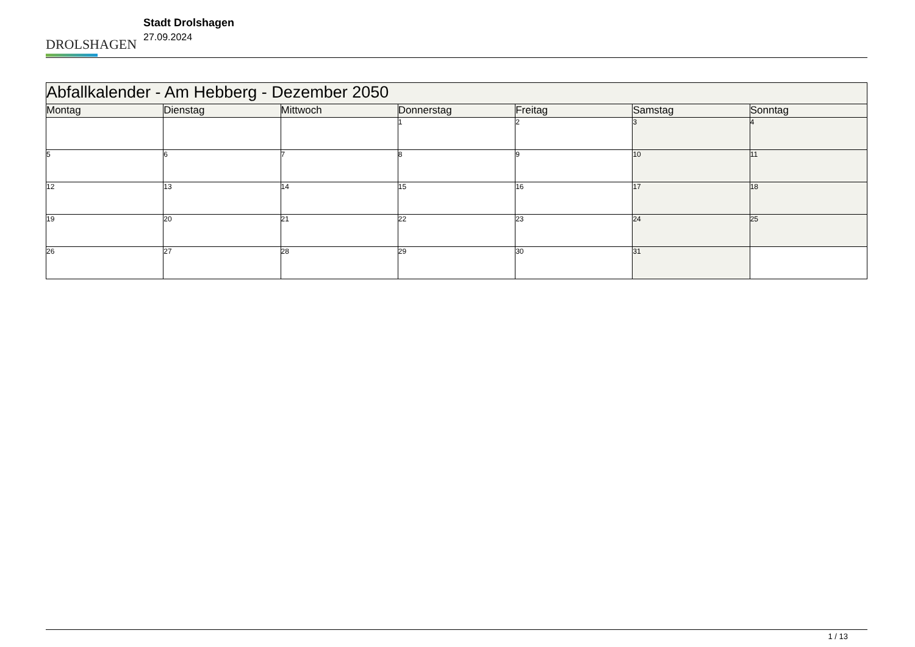DROLSHAGEN
Stadt Drolshagen
27.09.2024
| Abfallkalender - Am Hebberg - Dezember 2050 | | | | | | |
| --- | --- | --- | --- | --- | --- | --- |
| Montag | Dienstag | Mittwoch | Donnerstag | Freitag | Samstag | Sonntag |
| | | | 1 | 2 | 3 | 4 |
| 5 | 6 | 7 | 8 | 9 | 10 | 11 |
| 12 | 13 | 14 | 15 | 16 | 17 | 18 |
| 19 | 20 | 21 | 22 | 23 | 24 | 25 |
| 26 | 27 | 28 | 29 | 30 | 31 | |
1 / 13